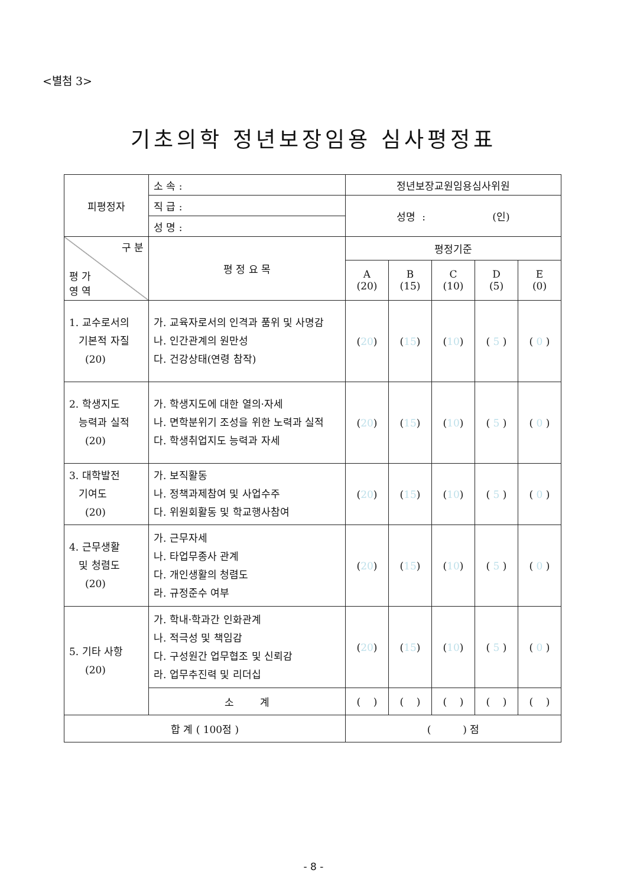<별첨 3>
기초의학 정년보장임용 심사평정표
| 피평정자 | 소 속 : | 정년보장교원임용심사위원 | | | | |
| | 직 급 : | 성명 : (인) | | | | |
| | 성 명 : | | | | | |
| 구 분 평 가 영 역 | 평 정 요 목 | 평정기준 | | | | |
| | | A (20) | B (15) | C (10) | D (5) | E (0) |
| 1. 교수로서의 기본적 자질 (20) | 가. 교육자로서의 인격과 품위 및 사명감 나. 인간관계의 원만성 다. 건강상태(연령 참작) | ( 20 ) | ( 15 ) | ( 10 ) | ( 5 ) | ( 0 ) |
| 2. 학생지도 능력과 실적 (20) | 가. 학생지도에 대한 열의·자세 나. 면학분위기 조성을 위한 노력과 실적 다. 학생취업지도 능력과 자세 | ( 20 ) | ( 15 ) | ( 10 ) | ( 5 ) | ( 0 ) |
| 3. 대학발전 기여도 (20) | 가. 보직활동 나. 정책과제참여 및 사업수주 다. 위원회활동 및 학교행사참여 | ( 20 ) | ( 15 ) | ( 10 ) | ( 5 ) | ( 0 ) |
| 4. 근무생활 및 청렴도 (20) | 가. 근무자세 나. 타업무종사 관계 다. 개인생활의 청렴도 라. 규정준수 여부 | ( 20 ) | ( 15 ) | ( 10 ) | ( 5 ) | ( 0 ) |
| 5. 기타 사항 (20) | 가. 학내·학과간 인화관계 나. 적극성 및 책임감 다. 구성원간 업무협조 및 신뢰감 라. 업무추진력 및 리더십 | ( 20 ) | ( 15 ) | ( 10 ) | ( 5 ) | ( 0 ) |
| | 소 계 | ( ) | ( ) | ( ) | ( ) | ( ) |
| 합 계 ( 100점 ) | | ( ) 점 | | | | |
- 8 -